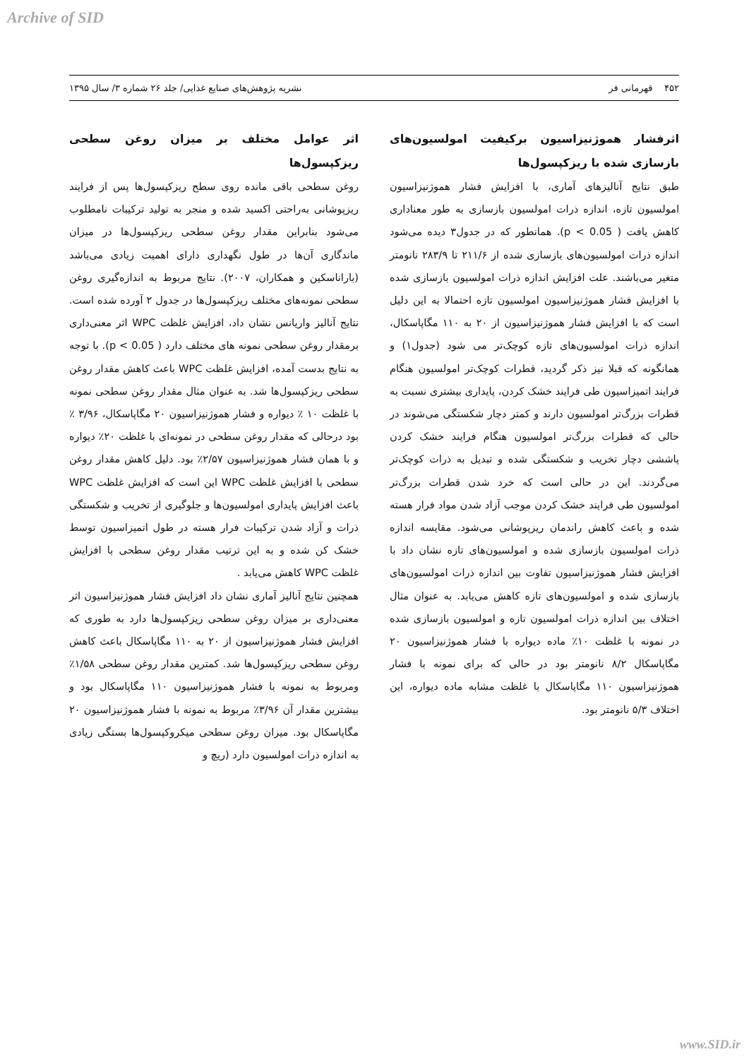Archive of SID
۴۵۲ قهرمانی فر نشریه پژوهش‌های صنایع غذایی/ جلد ۲۶ شماره ۳/ سال ۱۳۹۵
اثرفشار هموژنیزاسیون برکیفیت امولسیون‌های بازسازی شده با ریزکپسول‌ها
طبق نتایج آنالیزهای آماری، با افزایش فشار هموژنیزاسیون امولسیون تازه، اندازه ذرات امولسیون بازسازی به طور معناداری کاهش یافت ( p < 0.05). همانطور که در جدول۳ دیده می‌شود اندازه ذرات امولسیون‌های بازسازی شده از ۲۱۱/۶ تا ۲۸۳/۹ نانومتر متغیر می‌باشند. علت افزایش اندازه ذرات امولسیون بازسازی شده با افزایش فشار هموژنیزاسیون امولسیون تازه احتمالا به این دلیل است که با افزایش فشار هموژنیزاسیون از ۲۰ به ۱۱۰ مگاپاسکال، اندازه ذرات امولسیون‌های تازه کوچک‌تر می شود (جدول۱) و همانگونه که قبلا نیز ذکر گردید، قطرات کوچک‌تر امولسیون هنگام فرایند اتمیزاسیون طی فرایند خشک کردن، پایداری بیشتری نسبت به قطرات بزرگ‌تر امولسیون دارند و کمتر دچار شکستگی می‌شوند در حالی که قطرات بزرگ‌تر امولسیون هنگام فرایند خشک کردن پاششی دچار تخریب و شکستگی شده و تبدیل به ذرات کوچک‌تر می‌گردند. این در حالی است که خرد شدن قطرات بزرگ‌تر امولسیون طی فرایند خشک کردن موجب آزاد شدن مواد فرار هسته شده و باعث کاهش راندمان ریزپوشانی می‌شود. مقایسه اندازه ذرات امولسیون بازسازی شده و امولسیون‌های تازه نشان داد با افزایش فشار هموژنیزاسیون تفاوت بین اندازه ذرات امولسیون‌های بازسازی شده و امولسیون‌های تازه کاهش می‌یابد. به عنوان مثال اختلاف بین اندازه ذرات امولسیون تازه و امولسیون بازسازی شده در نمونه با غلظت ۱۰٪ ماده دیواره با فشار هموژنیزاسیون ۲۰ مگاپاسکال ۸/۲ نانومتر بود در حالی که برای نمونه با فشار هموژنیزاسیون ۱۱۰ مگاپاسکال با غلظت مشابه ماده دیواره، این اختلاف ۵/۳ نانومتر بود.
اثر عوامل مختلف بر میزان روغن سطحی ریزکپسول‌ها
روغن سطحی باقی مانده روی سطح ریزکپسول‌ها پس از فرایند ریزپوشانی به‌راحتی اکسید شده و منجر به تولید ترکیبات نامطلوب می‌شود بنابراین مقدار روغن سطحی ریزکپسول‌ها در میزان ماندگاری آن‌ها در طول نگهداری دارای اهمیت زیادی می‌باشد (باراناسکین و همکاران، ۲۰۰۷). نتایج مربوط به اندازه‌گیری روغن سطحی نمونه‌های مختلف ریزکپسول‌ها در جدول ۲ آورده شده است. نتایج آنالیز واریانس نشان داد، افزایش غلظت WPC اثر معنی‌داری برمقدار روغن سطحی نمونه های مختلف دارد ( p < 0.05). با توجه به نتایج بدست آمده، افزایش غلظت WPC باعث کاهش مقدار روغن سطحی ریزکپسول‌ها شد. به عنوان مثال مقدار روغن سطحی نمونه با غلظت ۱۰ ٪ دیواره و فشار هموژنیزاسیون ۲۰ مگاپاسکال، ۳/۹۶ ٪ بود درحالی که مقدار روغن سطحی در نمونه‌ای با غلظت ۲۰٪ دیواره و با همان فشار هموژنیزاسیون ۲/۵۷٪ بود. دلیل کاهش مقدار روغن سطحی با افزایش غلظت WPC این است که افزایش غلظت WPC باعث افزایش پایداری امولسیون‌ها و جلوگیری از تخریب و شکستگی ذرات و آزاد شدن ترکیبات فرار هسته در طول اتمیزاسیون توسط خشک کن شده و به این ترتیب مقدار روغن سطحی با افزایش غلظت WPC کاهش می‌یابد .
همچنین نتایج آنالیز آماری نشان داد افزایش فشار هموژنیزاسیون اثر معنی‌داری بر میزان روغن سطحی ریزکپسول‌ها دارد به طوری که افزایش فشار هموژنیزاسیون از ۲۰ به ۱۱۰ مگاپاسکال باعث کاهش روغن سطحی ریزکپسول‌ها شد. کمترین مقدار روغن سطحی ۱/۵۸٪ ومربوط به نمونه با فشار هموژنیزاسیون ۱۱۰ مگاپاسکال بود و بیشترین مقدار آن ۳/۹۶٪ مربوط به نمونه با فشار هموژنیزاسیون ۲۰ مگاپاسکال بود. میزان روغن سطحی میکروکپسول‌ها بستگی زیادی به اندازه ذرات امولسیون دارد (ریچ و
www.SID.ir